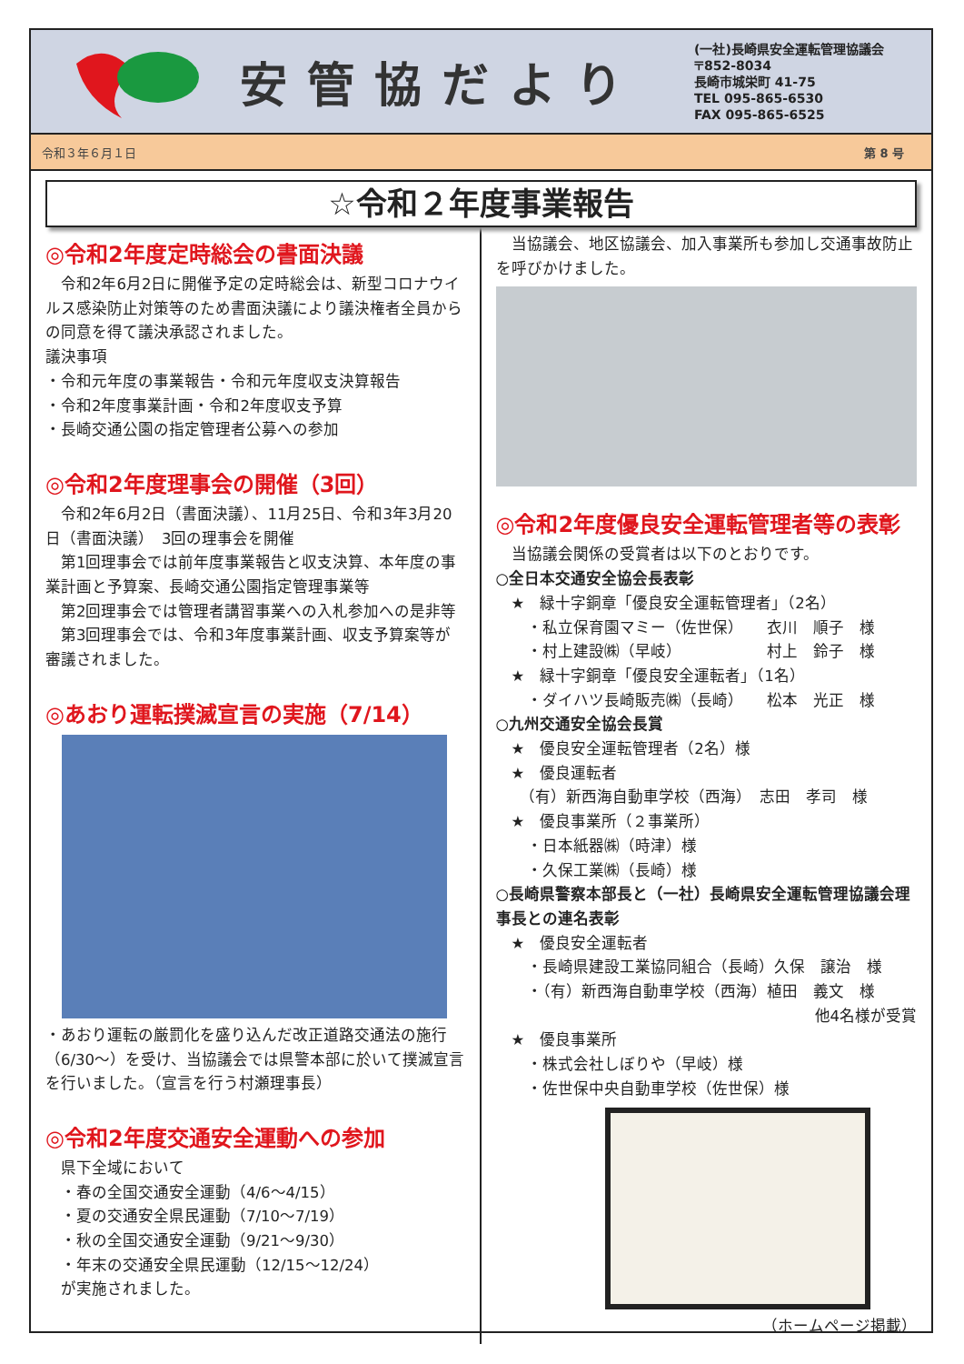安管協だより
(一社)長崎県安全運転管理協議会
〒852-8034
長崎市城栄町 41-75
TEL 095-865-6530
FAX 095-865-6525
令和３年６月１日 第 8 号
☆令和２年度事業報告
◎令和2年度定時総会の書面決議
　令和2年6月2日に開催予定の定時総会は、新型コロナウイルス感染防止対策等のため書面決議により議決権者全員からの同意を得て議決承認されました。
議決事項
・令和元年度の事業報告・令和元年度収支決算報告
・令和2年度事業計画・令和2年度収支予算
・長崎交通公園の指定管理者公募への参加
◎令和2年度理事会の開催（3回）
　令和2年6月2日（書面決議）、11月25日、令和3年3月20日（書面決議）　3回の理事会を開催
　第1回理事会では前年度事業報告と収支決算、本年度の事業計画と予算案、長崎交通公園指定管理事業等
　第2回理事会では管理者講習事業への入札参加への是非等
　第3回理事会では、令和3年度事業計画、収支予算案等が審議されました。
◎あおり運転撲滅宣言の実施（7/14）
・あおり運転の厳罰化を盛り込んだ改正道路交通法の施行（6/30～）を受け、当協議会では県警本部に於いて撲滅宣言を行いました。（宣言を行う村瀬理事長）
◎令和2年度交通安全運動への参加
　県下全域において
　・春の全国交通安全運動（4/6～4/15）
　・夏の交通安全県民運動（7/10～7/19）
　・秋の全国交通安全運動（9/21～9/30）
　・年末の交通安全県民運動（12/15～12/24）
　が実施されました。
　当協議会、地区協議会、加入事業所も参加し交通事故防止を呼びかけました。
◎令和2年度優良安全運転管理者等の表彰
　当協議会関係の受賞者は以下のとおりです。
○全日本交通安全協会長表彰
　★　緑十字銅章「優良安全運転管理者」（2名）
　　・私立保育園マミー（佐世保）　　衣川　順子　様
　　・村上建設㈱（早岐）　　　　　　村上　鈴子　様
　★　緑十字銅章「優良安全運転者」（1名）
　　・ダイハツ長崎販売㈱（長崎）　　松本　光正　様
○九州交通安全協会長賞
　★　優良安全運転管理者（2名）様
　★　優良運転者
　　（有）新西海自動車学校（西海）　志田　孝司　様
　★　優良事業所（２事業所）
　　・日本紙器㈱（時津）様
　　・久保工業㈱（長崎）様
○長崎県警察本部長と（一社）長崎県安全運転管理協議会理事長との連名表彰
　★　優良安全運転者
　　・長崎県建設工業協同組合（長崎）久保　譲治　様
　　・（有）新西海自動車学校（西海）植田　義文　様
他4名様が受賞
　★　優良事業所
　　・株式会社しぼりや（早岐）様
　　・佐世保中央自動車学校（佐世保）様
（ホームページ掲載）